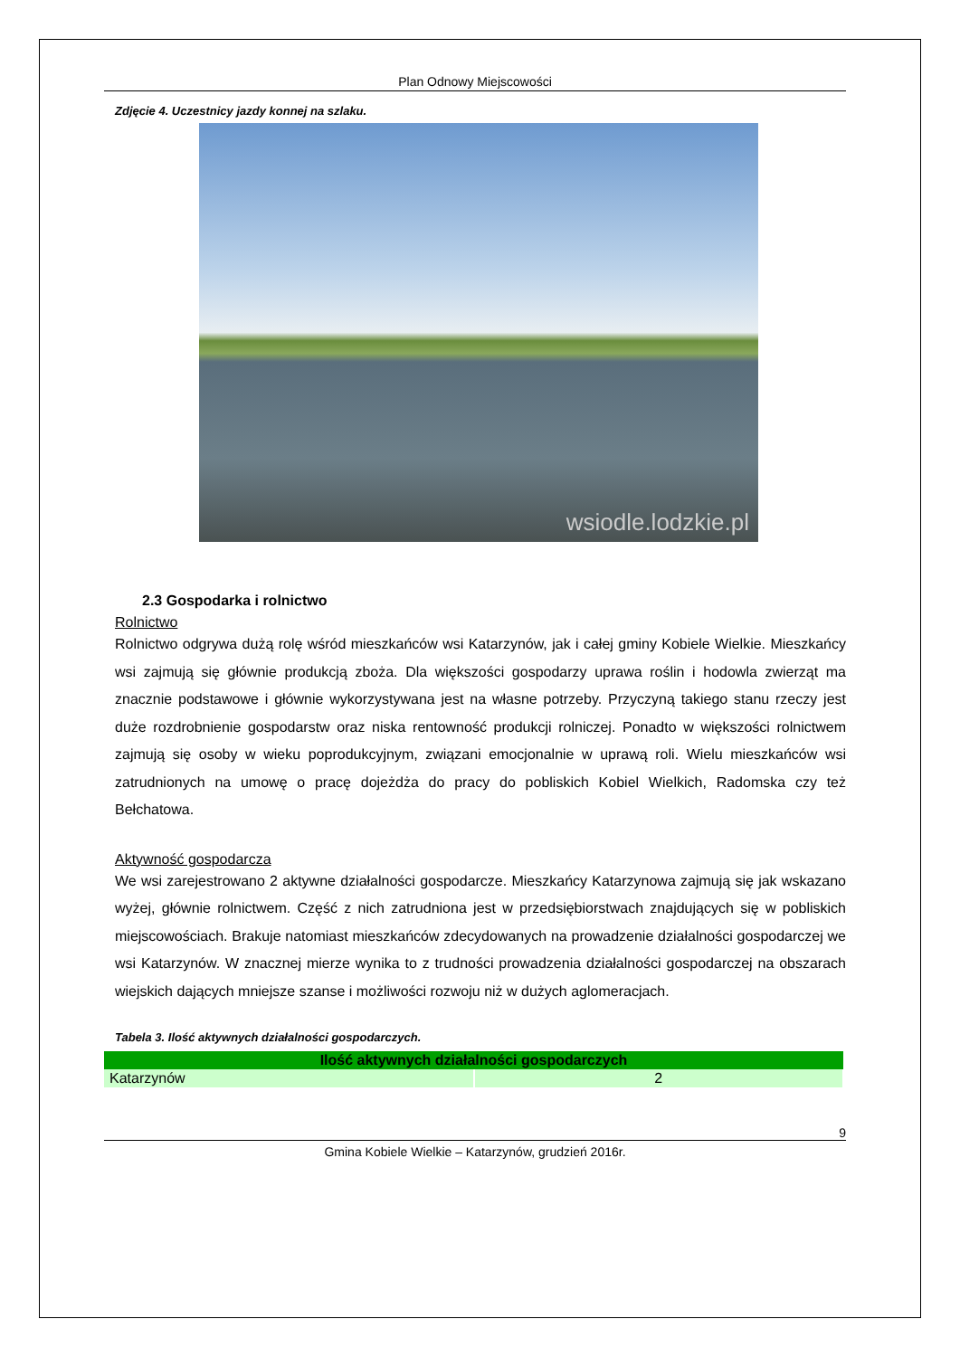Plan Odnowy Miejscowości
Zdjęcie 4. Uczestnicy jazdy konnej na szlaku.
wsiodle.lodzkie.pl
2.3 Gospodarka i rolnictwo
Rolnictwo
Rolnictwo odgrywa dużą rolę wśród mieszkańców wsi Katarzynów, jak i całej gminy Kobiele Wielkie. Mieszkańcy wsi zajmują się głównie produkcją zboża. Dla większości gospodarzy uprawa roślin i hodowla zwierząt ma znacznie podstawowe i głównie wykorzystywana jest na własne potrzeby. Przyczyną takiego stanu rzeczy jest duże rozdrobnienie gospodarstw oraz niska rentowność produkcji rolniczej. Ponadto w większości rolnictwem zajmują się osoby w wieku poprodukcyjnym, związani emocjonalnie w uprawą roli. Wielu mieszkańców wsi zatrudnionych na umowę o pracę dojeżdża do pracy do pobliskich Kobiel Wielkich, Radomska czy też Bełchatowa.
Aktywność gospodarcza
We wsi zarejestrowano 2 aktywne działalności gospodarcze. Mieszkańcy Katarzynowa zajmują się jak wskazano wyżej, głównie rolnictwem. Część z nich zatrudniona jest w przedsiębiorstwach znajdujących się w pobliskich miejscowościach. Brakuje natomiast mieszkańców zdecydowanych na prowadzenie działalności gospodarczej we wsi Katarzynów. W znacznej mierze wynika to z trudności prowadzenia działalności gospodarczej na obszarach wiejskich dających mniejsze szanse i możliwości rozwoju niż w dużych aglomeracjach.
Tabela 3. Ilość aktywnych działalności gospodarczych.
| Ilość aktywnych działalności gospodarczych | |
| --- | --- |
| Katarzynów | 2 |
9
Gmina Kobiele Wielkie – Katarzynów, grudzień 2016r.